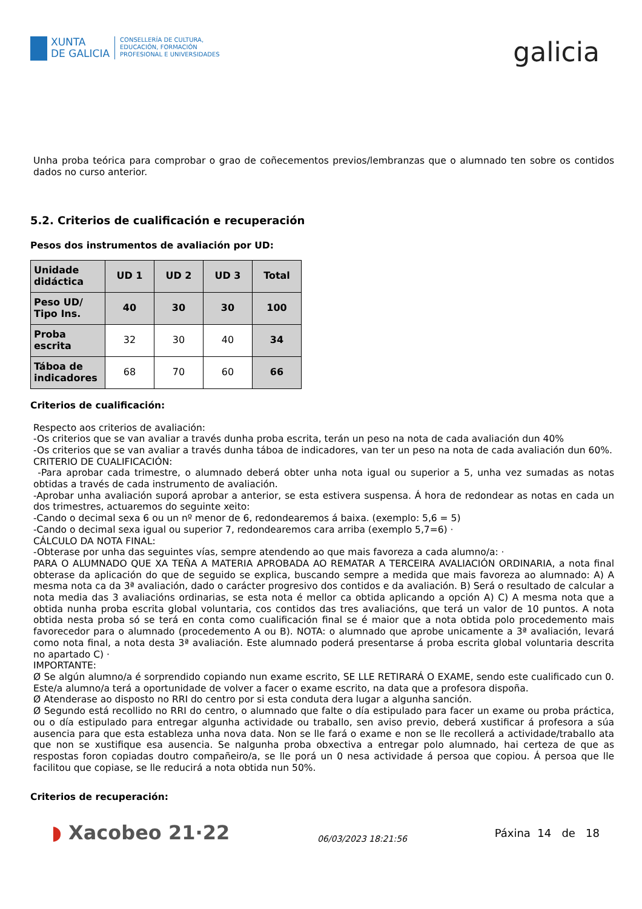XUNTA
DE GALICIA
CONSELLERÍA DE CULTURA,
EDUCACIÓN, FORMACIÓN
PROFESIONAL E UNIVERSIDADES
galicia
Unha proba teórica para comprobar o grao de coñecementos previos/lembranzas que o alumnado ten sobre os contidos dados no curso anterior.
5.2. Criterios de cualificación e recuperación
Pesos dos instrumentos de avaliación por UD:
| Unidade didáctica | UD 1 | UD 2 | UD 3 | Total |
| Peso UD/ Tipo Ins. | 40 | 30 | 30 | 100 |
| Proba escrita | 32 | 30 | 40 | 34 |
| Táboa de indicadores | 68 | 70 | 60 | 66 |
Criterios de cualificación:
Respecto aos criterios de avaliación:
-Os criterios que se van avaliar a través dunha proba escrita, terán un peso na nota de cada avaliación dun 40%
-Os criterios que se van avaliar a través dunha táboa de indicadores, van ter un peso na nota de cada avaliación dun 60%.
CRITERIO DE CUALIFICACIÓN:
-Para aprobar cada trimestre, o alumnado deberá obter unha nota igual ou superior a 5, unha vez sumadas as notas obtidas a través de cada instrumento de avaliación.
-Aprobar unha avaliación suporá aprobar a anterior, se esta estivera suspensa. Á hora de redondear as notas en cada un dos trimestres, actuaremos do seguinte xeito:
-Cando o decimal sexa 6 ou un nº menor de 6, redondearemos á baixa. (exemplo: 5,6 = 5)
-Cando o decimal sexa igual ou superior 7, redondearemos cara arriba (exemplo 5,7=6) ·
CÁLCULO DA NOTA FINAL:
-Obterase por unha das seguintes vías, sempre atendendo ao que mais favoreza a cada alumno/a: ·
PARA O ALUMNADO QUE XA TEÑA A MATERIA APROBADA AO REMATAR A TERCEIRA AVALIACIÓN ORDINARIA, a nota final obterase da aplicación do que de seguido se explica, buscando sempre a medida que mais favoreza ao alumnado: A) A mesma nota ca da 3ª avaliación, dado o carácter progresivo dos contidos e da avaliación. B) Será o resultado de calcular a nota media das 3 avaliacións ordinarias, se esta nota é mellor ca obtida aplicando a opción A) C) A mesma nota que a obtida nunha proba escrita global voluntaria, cos contidos das tres avaliacións, que terá un valor de 10 puntos. A nota obtida nesta proba só se terá en conta como cualificación final se é maior que a nota obtida polo procedemento mais favorecedor para o alumnado (procedemento A ou B). NOTA: o alumnado que aprobe unicamente a 3ª avaliación, levará como nota final, a nota desta 3ª avaliación. Este alumnado poderá presentarse á proba escrita global voluntaria descrita no apartado C) ·
IMPORTANTE:
Ø Se algún alumno/a é sorprendido copiando nun exame escrito, SE LLE RETIRARÁ O EXAME, sendo este cualificado cun 0. Este/a alumno/a terá a oportunidade de volver a facer o exame escrito, na data que a profesora dispoña.
Ø Atenderase ao disposto no RRI do centro por si esta conduta dera lugar a algunha sanción.
Ø Segundo está recollido no RRI do centro, o alumnado que falte o día estipulado para facer un exame ou proba práctica, ou o día estipulado para entregar algunha actividade ou traballo, sen aviso previo, deberá xustificar á profesora a súa ausencia para que esta estableza unha nova data. Non se lle fará o exame e non se lle recollerá a actividade/traballo ata que non se xustifique esa ausencia. Se nalgunha proba obxectiva a entregar polo alumnado, hai certeza de que as respostas foron copiadas doutro compañeiro/a, se lle porá un 0 nesa actividade á persoa que copiou. Á persoa que lle facilitou que copiase, se lle reducirá a nota obtida nun 50%.
Criterios de recuperación:
◗ Xacobeo 21·22
06/03/2023 18:21:56
Páxina 14 de 18